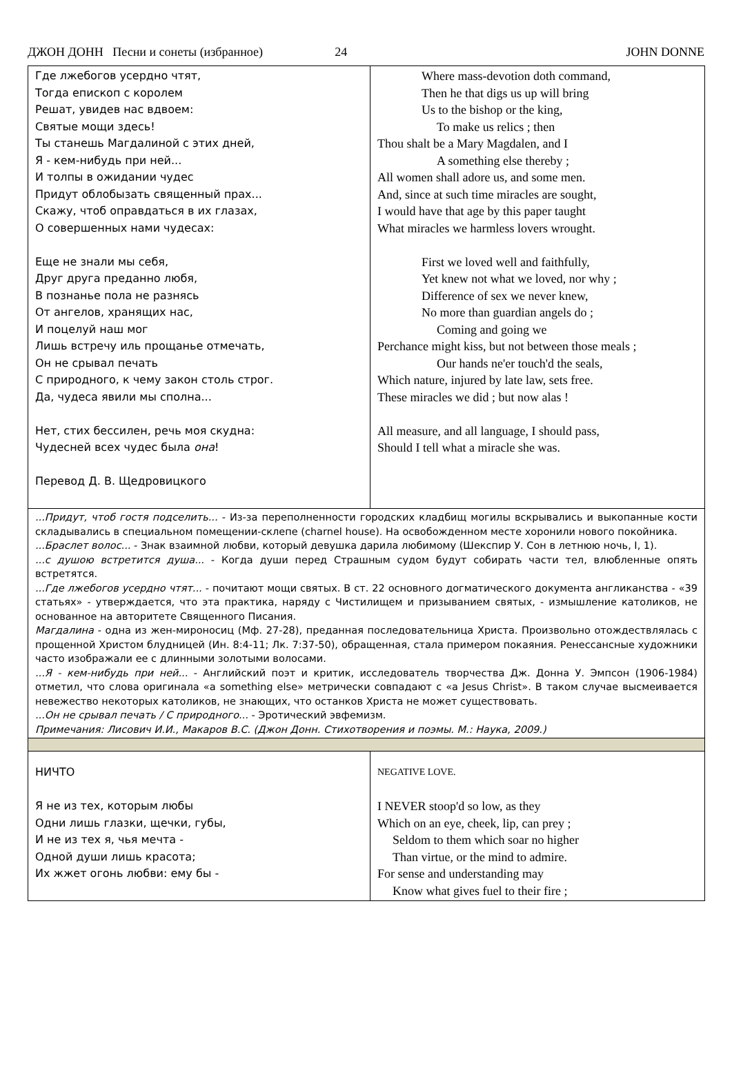ДЖОН ДОНН Песни и сонеты (избранное) 24 JOHN DONNE
| Где лжебогов усердно чтят, Тогда епископ с королем Решат, увидев нас вдвоем: Святые мощи здесь! Ты станешь Магдалиной с этих дней, Я - кем-нибудь при ней... И толпы в ожидании чудес Придут облобызать священный прах... Скажу, чтоб оправдаться в их глазах, О совершенных нами чудесах: Еще не знали мы себя, Друг друга преданно любя, В познанье пола не разнясь От ангелов, хранящих нас, И поцелуй наш мог Лишь встречу иль прощанье отмечать, Он не срывал печать С природного, к чему закон столь строг. Да, чудеса явили мы сполна... Нет, стих бессилен, речь моя скудна: Чудесней всех чудес была она ! Перевод Д. В. Щедровицкого | Where mass-devotion doth command, Then he that digs us up will bring Us to the bishop or the king, To make us relics ; then Thou shalt be a Mary Magdalen, and I A something else thereby ; All women shall adore us, and some men. And, since at such time miracles are sought, I would have that age by this paper taught What miracles we harmless lovers wrought. First we loved well and faithfully, Yet knew not what we loved, nor why ; Difference of sex we never knew, No more than guardian angels do ; Coming and going we Perchance might kiss, but not between those meals ; Our hands ne'er touch'd the seals, Which nature, injured by late law, sets free. These miracles we did ; but now alas ! All measure, and all language, I should pass, Should I tell what a miracle she was. |
| ...Придут, чтоб гостя подселить... - Из-за переполненности городских кладбищ могилы вскрывались и выкопанные кости складывались в специальном помещении-склепе (charnel house). На освобожденном месте хоронили нового покойника. ...Браслет волос... - Знак взаимной любви, который девушка дарила любимому (Шекспир У. Сон в летнюю ночь, I, 1). ...с душою встретится душа... - Когда души перед Страшным судом будут собирать части тел, влюбленные опять встретятся. ...Где лжебогов усердно чтят... - почитают мощи святых. В ст. 22 основного догматического документа англиканства - «39 статьях» - утверждается, что эта практика, наряду с Чистилищем и призыванием святых, - измышление католиков, не основанное на авторитете Священного Писания. Магдалина - одна из жен-мироносиц (Мф. 27-28), преданная последовательница Христа. Произвольно отождествлялась с прощенной Христом блудницей (Ин. 8:4-11; Лк. 7:37-50), обращенная, стала примером покаяния. Ренессансные художники часто изображали ее с длинными золотыми волосами. ...Я - кем-нибудь при ней... - Английский поэт и критик, исследователь творчества Дж. Донна У. Эмпсон (1906-1984) отметил, что слова оригинала «a something else» метрически совпадают с «a Jesus Christ». В таком случае высмеивается невежество некоторых католиков, не знающих, что останков Христа не может существовать. ...Он не срывал печать / С природного... - Эротический эвфемизм. Примечания: Лисович И.И., Макаров В.С. (Джон Донн. Стихотворения и поэмы. М.: Наука, 2009.) | |
| НИЧТО Я не из тех, которым любы Одни лишь глазки, щечки, губы, И не из тех я, чья мечта - Одной души лишь красота; Их жжет огонь любви: ему бы - | NEGATIVE LOVE. I NEVER stoop'd so low, as they Which on an eye, cheek, lip, can prey ; Seldom to them which soar no higher Than virtue, or the mind to admire. For sense and understanding may Know what gives fuel to their fire ; |